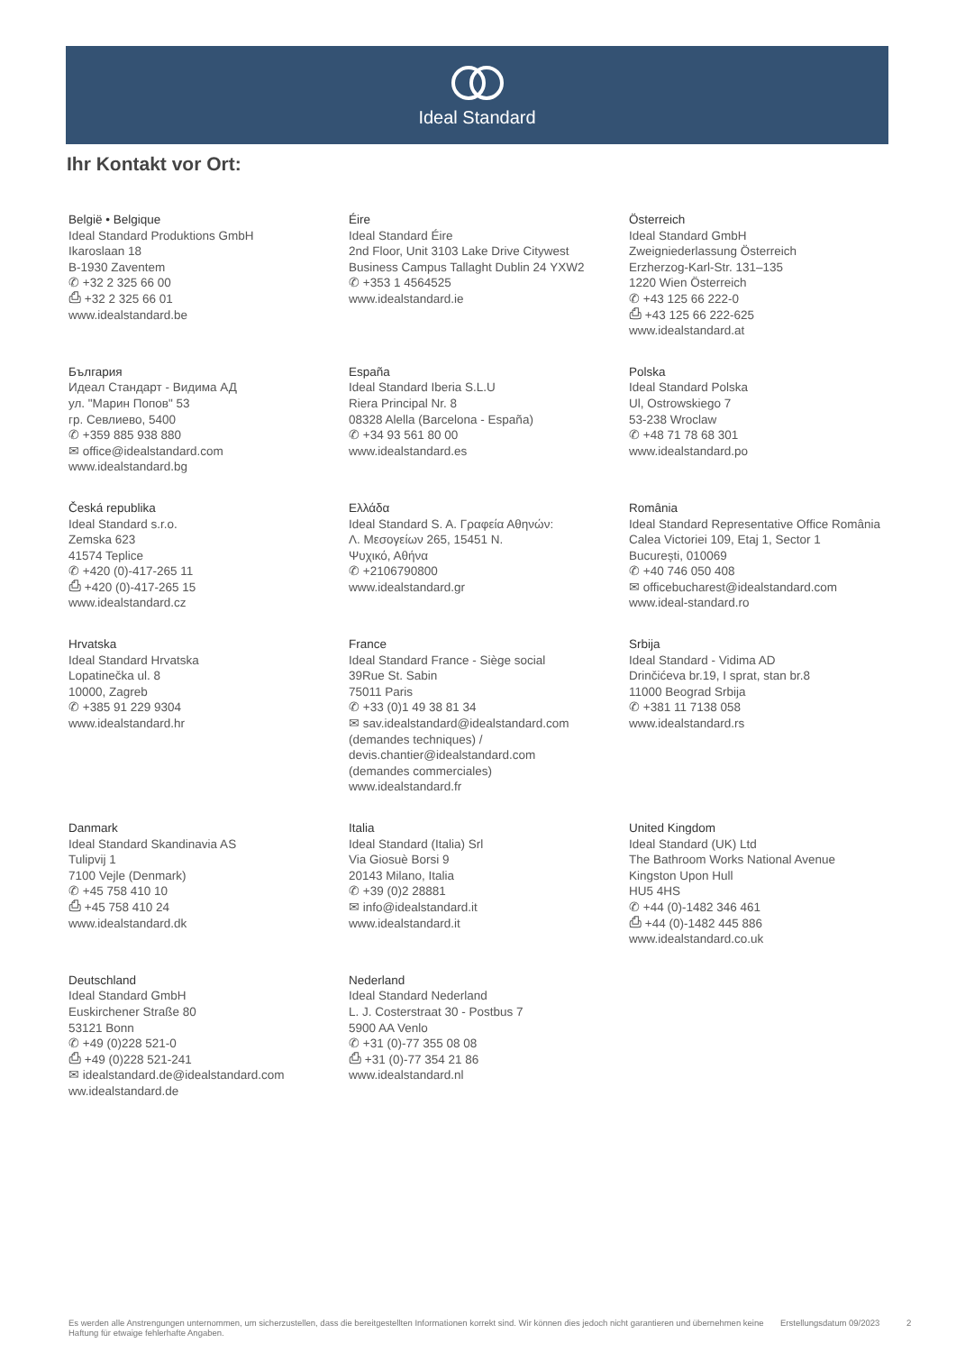Ideal Standard
Ihr Kontakt vor Ort:
België • Belgique
Ideal Standard Produktions GmbH
Ikaroslaan 18
B-1930 Zaventem
✆ +32 2 325 66 00
⎙ +32 2 325 66 01
www.idealstandard.be
Éire
Ideal Standard Éire
2nd Floor, Unit 3103 Lake Drive Citywest
Business Campus Tallaght Dublin 24 YXW2
✆ +353 1 4564525
www.idealstandard.ie
Österreich
Ideal Standard GmbH
Zweigniederlassung Österreich
Erzherzog-Karl-Str. 131–135
1220 Wien Österreich
✆ +43 125 66 222-0
⎙ +43 125 66 222-625
www.idealstandard.at
България
Идеал Стандарт - Видима АД
ул. "Марин Попов" 53
гр. Севлиево, 5400
✆ +359 885 938 880
✉ office@idealstandard.com
www.idealstandard.bg
España
Ideal Standard Iberia S.L.U
Riera Principal Nr. 8
08328 Alella (Barcelona - España)
✆ +34 93 561 80 00
www.idealstandard.es
Polska
Ideal Standard Polska
Ul, Ostrowskiego 7
53-238 Wroclaw
✆ +48 71 78 68 301
www.idealstandard.po
Česká republika
Ideal Standard s.r.o.
Zemska 623
41574 Teplice
✆ +420 (0)-417-265 11
⎙ +420 (0)-417-265 15
www.idealstandard.cz
Ελλάδα
Ideal Standard S. A. Γραφεία Αθηνών:
Λ. Μεσογείων 265, 15451 Ν.
Ψυχικό, Αθήνα
✆ +2106790800
www.idealstandard.gr
România
Ideal Standard Representative Office România
Calea Victoriei 109, Etaj 1, Sector 1
București, 010069
✆ +40 746 050 408
✉ officebucharest@idealstandard.com
www.ideal-standard.ro
Hrvatska
Ideal Standard Hrvatska
Lopatinečka ul. 8
10000, Zagreb
✆ +385 91 229 9304
www.idealstandard.hr
France
Ideal Standard France - Siège social
39Rue St. Sabin
75011 Paris
✆ +33 (0)1 49 38 81 34
✉ sav.idealstandard@idealstandard.com
(demandes techniques) /
devis.chantier@idealstandard.com
(demandes commerciales)
www.idealstandard.fr
Srbija
Ideal Standard - Vidima AD
Drinčićeva br.19, I sprat, stan br.8
11000 Beograd Srbija
✆ +381 11 7138 058
www.idealstandard.rs
Danmark
Ideal Standard Skandinavia AS
Tulipvij 1
7100 Vejle (Denmark)
✆ +45 758 410 10
⎙ +45 758 410 24
www.idealstandard.dk
Italia
Ideal Standard (Italia) Srl
Via Giosuè Borsi 9
20143 Milano, Italia
✆ +39 (0)2 28881
✉ info@idealstandard.it
www.idealstandard.it
United Kingdom
Ideal Standard (UK) Ltd
The Bathroom Works National Avenue
Kingston Upon Hull
HU5 4HS
✆ +44 (0)-1482 346 461
⎙ +44 (0)-1482 445 886
www.idealstandard.co.uk
Deutschland
Ideal Standard GmbH
Euskirchener Straße 80
53121 Bonn
✆ +49 (0)228 521-0
⎙ +49 (0)228 521-241
✉ idealstandard.de@idealstandard.com
ww.idealstandard.de
Nederland
Ideal Standard Nederland
L. J. Costerstraat 30 - Postbus 7
5900 AA Venlo
✆ +31 (0)-77 355 08 08
⎙ +31 (0)-77 354 21 86
www.idealstandard.nl
Es werden alle Anstrengungen unternommen, um sicherzustellen, dass die bereitgestellten Informationen korrekt sind. Wir können dies jedoch nicht garantieren und übernehmen keine Haftung für etwaige fehlerhafte Angaben.
Erstellungsdatum 09/2023 2